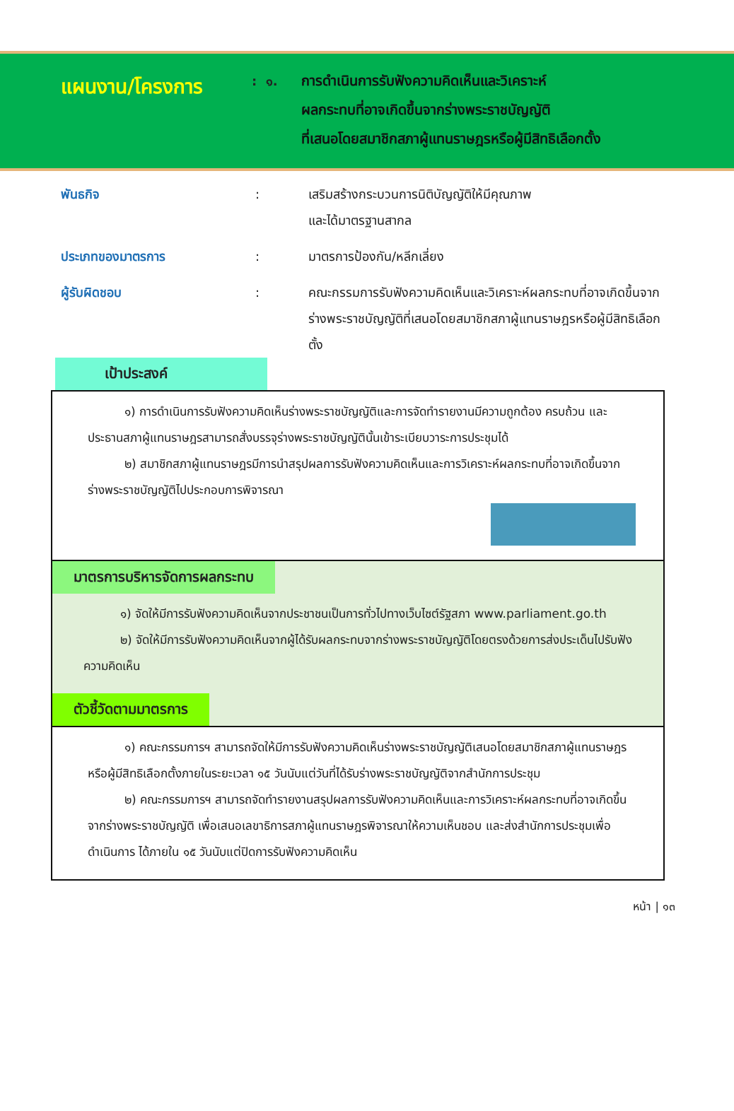แผนงาน/โครงการ
: ๑.
การดำเนินการรับฟังความคิดเห็นและวิเคราะห์
ผลกระทบที่อาจเกิดขึ้นจากร่างพระราชบัญญัติ
ที่เสนอโดยสมาชิกสภาผู้แทนราษฎรหรือผู้มีสิทธิเลือกตั้ง
พันธกิจ : เสริมสร้างกระบวนการนิติบัญญัติให้มีคุณภาพ
และได้มาตรฐานสากล
ประเภทของมาตรการ : มาตรการป้องกัน/หลีกเลี่ยง
ผู้รับผิดชอบ : คณะกรรมการรับฟังความคิดเห็นและวิเคราะห์ผลกระทบที่อาจเกิดขึ้นจากร่างพระราชบัญญัติที่เสนอโดยสมาชิกสภาผู้แทนราษฎรหรือผู้มีสิทธิเลือกตั้ง
เป้าประสงค์
๑) การดำเนินการรับฟังความคิดเห็นร่างพระราชบัญญัติและการจัดทำรายงานมีความถูกต้อง ครบถ้วน และประธานสภาผู้แทนราษฎรสามารถสั่งบรรจุร่างพระราชบัญญัตินั้นเข้าระเบียบวาระการประชุมได้
๒) สมาชิกสภาผู้แทนราษฎรมีการนำสรุปผลการรับฟังความคิดเห็นและการวิเคราะห์ผลกระทบที่อาจเกิดขึ้นจากร่างพระราชบัญญัติไปประกอบการพิจารณา
มาตรการบริหารจัดการผลกระทบ
๑) จัดให้มีการรับฟังความคิดเห็นจากประชาชนเป็นการทั่วไปทางเว็บไซต์รัฐสภา www.parliament.go.th
๒) จัดให้มีการรับฟังความคิดเห็นจากผู้ได้รับผลกระทบจากร่างพระราชบัญญัติโดยตรงด้วยการส่งประเด็นไปรับฟังความคิดเห็น
ตัวชี้วัดตามมาตรการ
๑) คณะกรรมการฯ สามารถจัดให้มีการรับฟังความคิดเห็นร่างพระราชบัญญัติเสนอโดยสมาชิกสภาผู้แทนราษฎรหรือผู้มีสิทธิเลือกตั้งภายในระยะเวลา ๑๕ วันนับแต่วันที่ได้รับร่างพระราชบัญญัติจากสำนักการประชุม
๒) คณะกรรมการฯ สามารถจัดทำรายงานสรุปผลการรับฟังความคิดเห็นและการวิเคราะห์ผลกระทบที่อาจเกิดขึ้นจากร่างพระราชบัญญัติ เพื่อเสนอเลขาธิการสภาผู้แทนราษฎรพิจารณาให้ความเห็นชอบ และส่งสำนักการประชุมเพื่อดำเนินการ ได้ภายใน ๑๕ วันนับแต่ปิดการรับฟังความคิดเห็น
หน้า | ๑๓